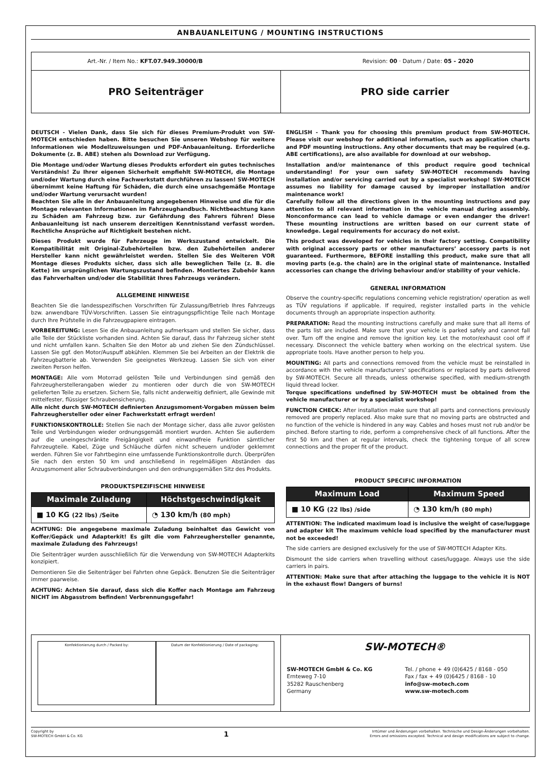ANBAUANLEITUNG / MOUNTING INSTRUCTIONS
Art.-Nr. / Item No.: KFT.07.949.30000/B Revision: 00 · Datum / Date: 05 - 2020
PRO Seitenträger PRO side carrier
DEUTSCH - Vielen Dank, dass Sie sich für dieses Premium-Produkt von SW-MOTECH entschieden haben. Bitte besuchen Sie unseren Webshop für weitere Informationen wie Modellzuweisungen und PDF-Anbauanleitung. Erforderliche Dokumente (z. B. ABE) stehen als Download zur Verfügung.
Die Montage und/oder Wartung dieses Produkts erfordert ein gutes technisches Verständnis! Zu Ihrer eigenen Sicherheit empfiehlt SW-MOTECH, die Montage und/oder Wartung durch eine Fachwerkstatt durchführen zu lassen! SW-MOTECH übernimmt keine Haftung für Schäden, die durch eine unsachgemäße Montage und/oder Wartung verursacht wurden!
Beachten Sie alle in der Anbauanleitung angegebenen Hinweise und die für die Montage relevanten Informationen im Fahrzeughandbuch. Nichtbeachtung kann zu Schäden am Fahrzeug bzw. zur Gefährdung des Fahrers führen! Diese Anbauanleitung ist nach unserem derzeitigen Kenntnisstand verfasst worden. Rechtliche Ansprüche auf Richtigkeit bestehen nicht.
Dieses Produkt wurde für Fahrzeuge im Werkszustand entwickelt. Die Kompatibilität mit Original-Zubehörteilen bzw. den Zubehörteilen anderer Hersteller kann nicht gewährleistet werden. Stellen Sie des Weiteren VOR Montage dieses Produkts sicher, dass sich alle beweglichen Teile (z. B. die Kette) im ursprünglichen Wartungszustand befinden. Montiertes Zubehör kann das Fahrverhalten und/oder die Stabilität Ihres Fahrzeugs verändern.
ALLGEMEINE HINWEISE
Beachten Sie die landesspezifischen Vorschriften für Zulassung/Betrieb Ihres Fahrzeugs bzw. anwendbare TÜV-Vorschriften. Lassen Sie eintragungspflichtige Teile nach Montage durch Ihre Prüfstelle in die Fahrzeugpapiere eintragen.
VORBEREITUNG: Lesen Sie die Anbauanleitung aufmerksam und stellen Sie sicher, dass alle Teile der Stückliste vorhanden sind. Achten Sie darauf, dass Ihr Fahrzeug sicher steht und nicht umfallen kann. Schalten Sie den Motor ab und ziehen Sie den Zündschlüssel. Lassen Sie ggf. den Motor/Auspuff abkühlen. Klemmen Sie bei Arbeiten an der Elektrik die Fahrzeugbatterie ab. Verwenden Sie geeignetes Werkzeug. Lassen Sie sich von einer zweiten Person helfen.
MONTAGE: Alle vom Motorrad gelösten Teile und Verbindungen sind gemäß den Fahrzeugherstellerangaben wieder zu montieren oder durch die von SW-MOTECH gelieferten Teile zu ersetzen. Sichern Sie, falls nicht anderweitig definiert, alle Gewinde mit mittelfester, flüssiger Schraubensicherung.
Alle nicht durch SW-MOTECH definierten Anzugsmoment-Vorgaben müssen beim Fahrzeughersteller oder einer Fachwerkstatt erfragt werden!
FUNKTIONSKONTROLLE: Stellen Sie nach der Montage sicher, dass alle zuvor gelösten Teile und Verbindungen wieder ordnungsgemäß montiert wurden. Achten Sie außerdem auf die uneingeschränkte Freigängigkeit und einwandfreie Funktion sämtlicher Fahrzeugteile. Kabel, Züge und Schläuche dürfen nicht scheuern und/oder geklemmt werden. Führen Sie vor Fahrtbeginn eine umfassende Funktionskontrolle durch. Überprüfen Sie nach den ersten 50 km und anschließend in regelmäßigen Abständen das Anzugsmoment aller Schraubverbindungen und den ordnungsgemäßen Sitz des Produkts.
PRODUKTSPEZIFISCHE HINWEISE
| Maximale Zuladung | Höchstgeschwindigkeit |
| --- | --- |
| ■ 10 KG (22 lbs) /Seite | ◔ 130 km/h (80 mph) |
ACHTUNG: Die angegebene maximale Zuladung beinhaltet das Gewicht von Koffer/Gepäck und Adapterkit! Es gilt die vom Fahrzeughersteller genannte, maximale Zuladung des Fahrzeugs!
Die Seitenträger wurden ausschließlich für die Verwendung von SW-MOTECH Adapterkits konzipiert.
Demontieren Sie die Seitenträger bei Fahrten ohne Gepäck. Benutzen Sie die Seitenträger immer paarweise.
ACHTUNG: Achten Sie darauf, dass sich die Koffer nach Montage am Fahrzeug NICHT im Abgasstrom befinden! Verbrennungsgefahr!
ENGLISH - Thank you for choosing this premium product from SW-MOTECH. Please visit our webshop for additional information, such as application charts and PDF mounting instructions. Any other documents that may be required (e.g. ABE certifications), are also available for download at our webshop.
Installation and/or maintenance of this product require good technical understanding! For your own safety SW-MOTECH recommends having installation and/or servicing carried out by a specialist workshop! SW-MOTECH assumes no liability for damage caused by improper installation and/or maintenance work!
Carefully follow all the directions given in the mounting instructions and pay attention to all relevant information in the vehicle manual during assembly. Nonconformance can lead to vehicle damage or even endanger the driver! These mounting instructions are written based on our current state of knowledge. Legal requirements for accuracy do not exist.
This product was developed for vehicles in their factory setting. Compatibility with original accessory parts or other manufacturers’ accessory parts is not guaranteed. Furthermore, BEFORE installing this product, make sure that all moving parts (e.g. the chain) are in the original state of maintenance. Installed accessories can change the driving behaviour and/or stability of your vehicle.
GENERAL INFORMATION
Observe the country-specific regulations concerning vehicle registration/ operation as well as TÜV regulations if applicable. If required, register installed parts in the vehicle documents through an appropriate inspection authority.
PREPARATION: Read the mounting instructions carefully and make sure that all items of the parts list are included. Make sure that your vehicle is parked safely and cannot fall over. Turn off the engine and remove the ignition key. Let the motor/exhaust cool off if necessary. Disconnect the vehicle battery when working on the electrical system. Use appropriate tools. Have another person to help you.
MOUNTING: All parts and connections removed from the vehicle must be reinstalled in accordance with the vehicle manufacturers’ specifications or replaced by parts delivered by SW-MOTECH. Secure all threads, unless otherwise specified, with medium-strength liquid thread locker.
Torque specifications undefined by SW-MOTECH must be obtained from the vehicle manufacturer or by a specialist workshop!
FUNCTION CHECK: After installation make sure that all parts and connections previously removed are properly replaced. Also make sure that no moving parts are obstructed and no function of the vehicle is hindered in any way. Cables and hoses must not rub and/or be pinched. Before starting to ride, perform a comprehensive check of all functions. After the first 50 km and then at regular intervals, check the tightening torque of all screw connections and the proper fit of the product.
PRODUCT SPECIFIC INFORMATION
| Maximum Load | Maximum Speed |
| --- | --- |
| ■ 10 KG (22 lbs) /side | ◔ 130 km/h (80 mph) |
ATTENTION: The indicated maximum load is inclusive the weight of case/luggage and adapter kit The maximum vehicle load specified by the manufacturer must not be exceeded!
The side carriers are designed exclusively for the use of SW-MOTECH Adapter Kits.
Dismount the side carriers when travelling without cases/luggage. Always use the side carriers in pairs.
ATTENTION: Make sure that after attaching the luggage to the vehicle it is NOT in the exhaust flow! Dangers of burns!
Konfektionierung durch / Packed by:
Datum der Konfektionierung / Date of packaging:
SW-MOTECH®
SW-MOTECH GmbH & Co. KG
Ernteweg 7-10
35282 Rauschenberg
Germany
Tel. / phone + 49 (0)6425 / 8168 - 050
Fax / fax + 49 (0)6425 / 8168 - 10
info@sw-motech.com
www.sw-motech.com
Copyright by
SW-MOTECH GmbH & Co. KG 1 Irrtümer und Änderungen vorbehalten. Technische und Design-Änderungen vorbehalten.
Errors and omissions excepted. Technical and design modifications are subject to change.